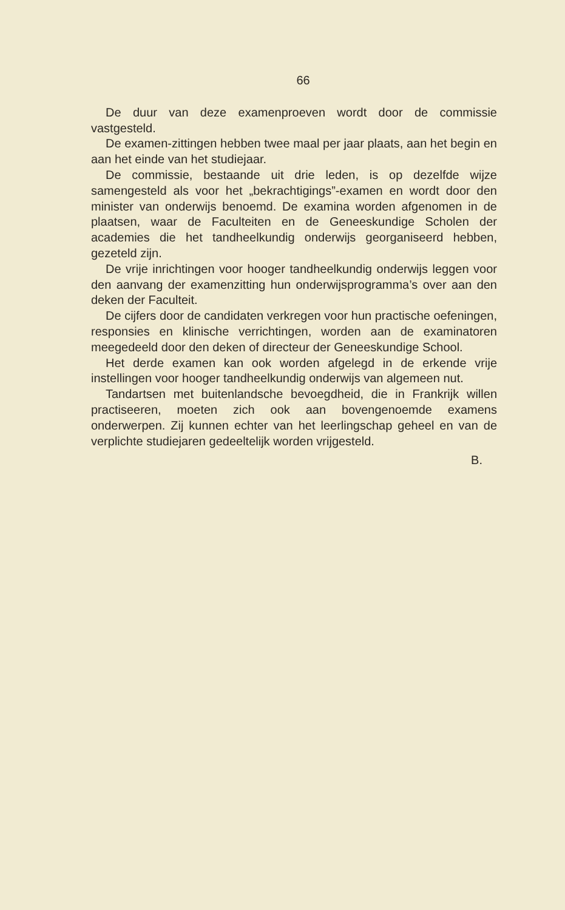66
De duur van deze examenproeven wordt door de commissie vastgesteld.
De examen-zittingen hebben twee maal per jaar plaats, aan het begin en aan het einde van het studiejaar.
De commissie, bestaande uit drie leden, is op dezelfde wijze samengesteld als voor het „bekrachtigings”-examen en wordt door den minister van onderwijs benoemd. De examina worden afgenomen in de plaatsen, waar de Faculteiten en de Genees­kundige Scholen der academies die het tandheelkundig onder­wijs georganiseerd hebben, gezeteld zijn.
De vrije inrichtingen voor hooger tandheelkundig onderwijs leggen voor den aanvang der examenzitting hun onderwijspro­gramma’s over aan den deken der Faculteit.
De cijfers door de candidaten verkregen voor hun practische oefeningen, responsies en klinische verrichtingen, worden aan de examinatoren meegedeeld door den deken of directeur der Geneeskundige School.
Het derde examen kan ook worden afgelegd in de erkende vrije instellingen voor hooger tandheelkundig onderwijs van al­gemeen nut.
Tandartsen met buitenlandsche bevoegdheid, die in Frankrijk willen practiseeren, moeten zich ook aan bovengenoemde exa­mens onderwerpen. Zij kunnen echter van het leerlingschap ge­heel en van de verplichte studiejaren gedeeltelijk worden vrijge­steld.
B.